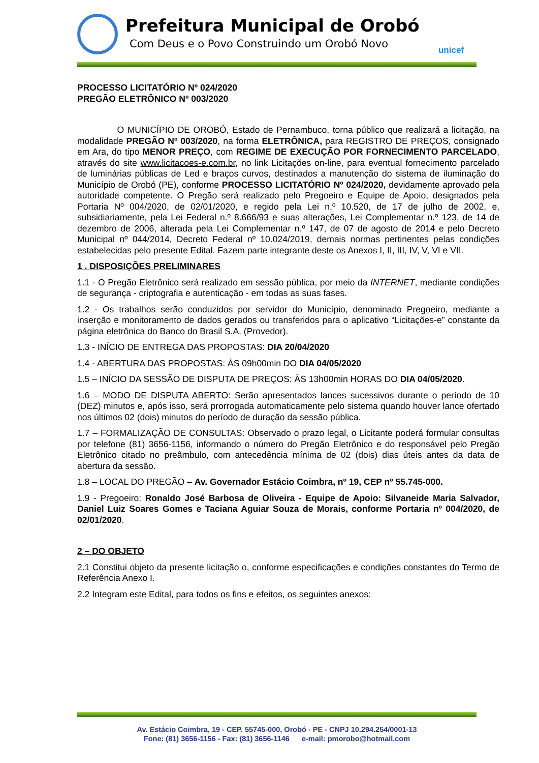Prefeitura Municipal de Orobó
Com Deus e o Povo Construindo um Orobó Novo
unicef
PROCESSO LICITATÓRIO Nº 024/2020
PREGÃO ELETRÔNICO Nº 003/2020
O MUNICÍPIO DE OROBÓ, Estado de Pernambuco, torna público que realizará a licitação, na modalidade PREGÃO Nº 003/2020, na forma ELETRÔNICA, para REGISTRO DE PREÇOS, consignado em Ara, do tipo MENOR PREÇO, com REGIME DE EXECUÇÃO POR FORNECIMENTO PARCELADO, através do site www.licitacoes-e.com.br, no link Licitações on-line, para eventual fornecimento parcelado de luminárias públicas de Led e braços curvos, destinados a manutenção do sistema de iluminação do Município de Orobó (PE), conforme PROCESSO LICITATÓRIO Nº 024/2020, devidamente aprovado pela autoridade competente. O Pregão será realizado pelo Pregoeiro e Equipe de Apoio, designados pela Portaria Nº 004/2020, de 02/01/2020, e regido pela Lei n.º 10.520, de 17 de julho de 2002, e, subsidiariamente, pela Lei Federal n.º 8.666/93 e suas alterações, Lei Complementar n.º 123, de 14 de dezembro de 2006, alterada pela Lei Complementar n.º 147, de 07 de agosto de 2014 e pelo Decreto Municipal nº 044/2014, Decreto Federal nº 10.024/2019, demais normas pertinentes pelas condições estabelecidas pelo presente Edital. Fazem parte integrante deste os Anexos I, II, III, IV, V, VI e VII.
1 . DISPOSIÇÕES PRELIMINARES
1.1 - O Pregão Eletrônico será realizado em sessão pública, por meio da INTERNET, mediante condições de segurança - criptografia e autenticação - em todas as suas fases.
1.2 - Os trabalhos serão conduzidos por servidor do Município, denominado Pregoeiro, mediante a inserção e monitoramento de dados gerados ou transferidos para o aplicativo “Licitações-e” constante da página eletrônica do Banco do Brasil S.A. (Provedor).
1.3 - INÍCIO DE ENTREGA DAS PROPOSTAS: DIA 20/04/2020
1.4 - ABERTURA DAS PROPOSTAS: ÀS 09h00min DO DIA 04/05/2020
1.5 – INÍCIO DA SESSÃO DE DISPUTA DE PREÇOS: ÀS 13h00min HORAS DO DIA 04/05/2020.
1.6 – MODO DE DISPUTA ABERTO: Serão apresentados lances sucessivos durante o período de 10 (DEZ) minutos e, após isso, será prorrogada automaticamente pelo sistema quando houver lance ofertado nos últimos 02 (dois) minutos do período de duração da sessão pública.
1.7 – FORMALIZAÇÃO DE CONSULTAS: Observado o prazo legal, o Licitante poderá formular consultas por telefone (81) 3656-1156, informando o número do Pregão Eletrônico e do responsável pelo Pregão Eletrônico citado no preâmbulo, com antecedência mínima de 02 (dois) dias úteis antes da data de abertura da sessão.
1.8 – LOCAL DO PREGÃO – Av. Governador Estácio Coimbra, nº 19, CEP nº 55.745-000.
1.9 - Pregoeiro: Ronaldo José Barbosa de Oliveira - Equipe de Apoio: Silvaneide Maria Salvador, Daniel Luiz Soares Gomes e Taciana Aguiar Souza de Morais, conforme Portaria nº 004/2020, de 02/01/2020.
2 – DO OBJETO
2.1 Constitui objeto da presente licitação o, conforme especificações e condições constantes do Termo de Referência Anexo I.
2.2 Integram este Edital, para todos os fins e efeitos, os seguintes anexos:
Av. Estácio Coimbra, 19 - CEP. 55745-000, Orobó - PE - CNPJ 10.294.254/0001-13
Fone: (81) 3656-1156 - Fax: (81) 3656-1146 e-mail: pmorobo@hotmail.com